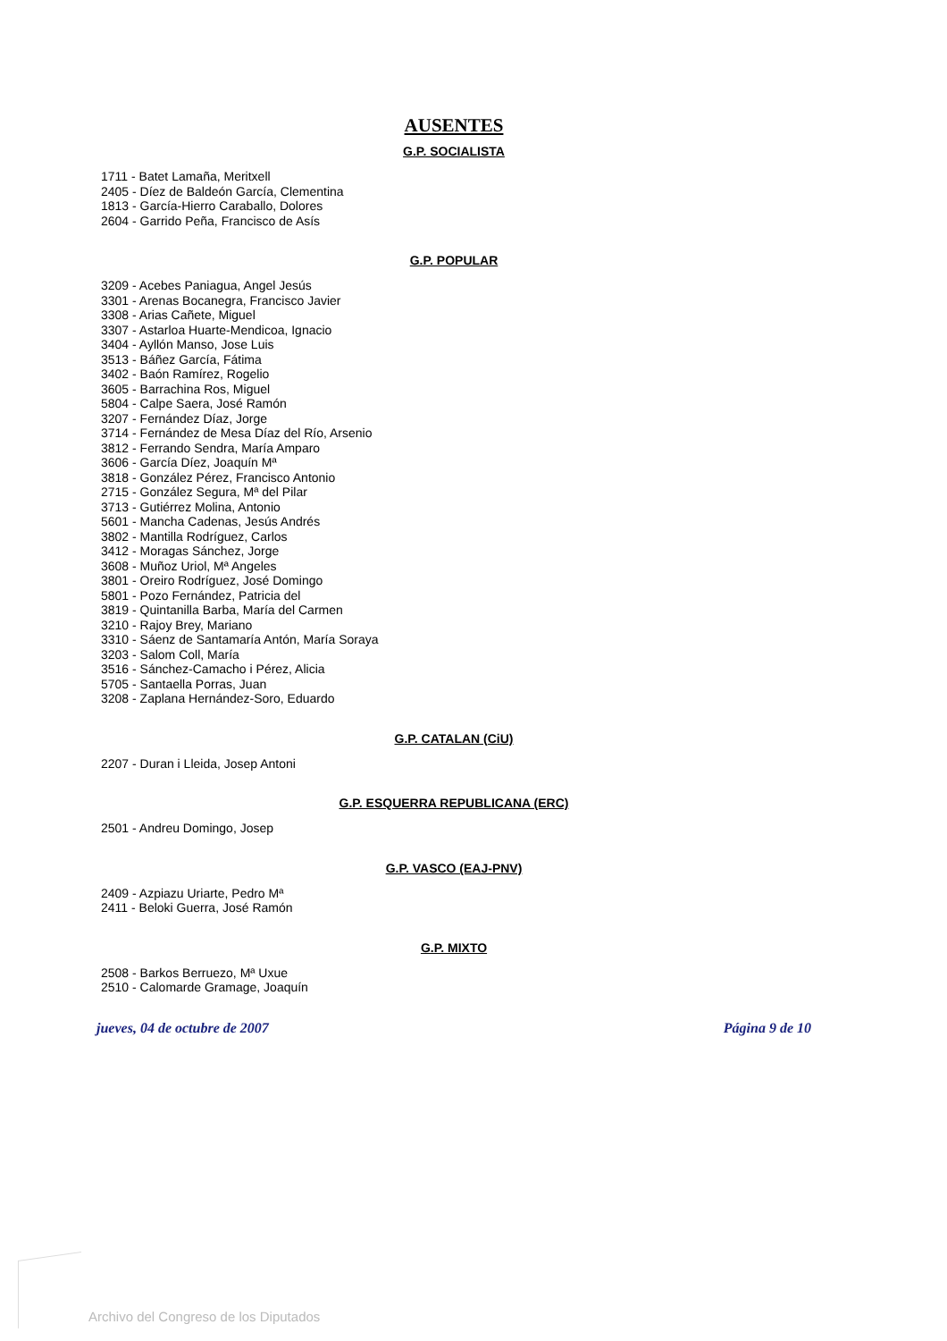AUSENTES
G.P. SOCIALISTA
1711 - Batet Lamaña, Meritxell
2405 - Díez de Baldeón García, Clementina
1813 - García-Hierro Caraballo, Dolores
2604 - Garrido Peña, Francisco de Asís
G.P. POPULAR
3209 - Acebes Paniagua, Angel Jesús
3301 - Arenas Bocanegra, Francisco Javier
3308 - Arias Cañete, Miguel
3307 - Astarloa Huarte-Mendicoa, Ignacio
3404 - Ayllón Manso, Jose Luis
3513 - Báñez García, Fátima
3402 - Baón Ramírez, Rogelio
3605 - Barrachina Ros, Miguel
5804 - Calpe Saera, José Ramón
3207 - Fernández Díaz, Jorge
3714 - Fernández de Mesa Díaz del Río, Arsenio
3812 - Ferrando Sendra, María Amparo
3606 - García Díez, Joaquín Mª
3818 - González Pérez, Francisco Antonio
2715 - González Segura, Mª del Pilar
3713 - Gutiérrez Molina, Antonio
5601 - Mancha Cadenas, Jesús Andrés
3802 - Mantilla Rodríguez, Carlos
3412 - Moragas Sánchez, Jorge
3608 - Muñoz Uriol, Mª Angeles
3801 - Oreiro Rodríguez, José Domingo
5801 - Pozo Fernández, Patricia del
3819 - Quintanilla Barba, María del Carmen
3210 - Rajoy Brey, Mariano
3310 - Sáenz de Santamaría Antón, María Soraya
3203 - Salom Coll, María
3516 - Sánchez-Camacho i Pérez, Alicia
5705 - Santaella Porras, Juan
3208 - Zaplana Hernández-Soro, Eduardo
G.P. CATALAN (CiU)
2207 - Duran i Lleida, Josep Antoni
G.P. ESQUERRA REPUBLICANA (ERC)
2501 - Andreu Domingo, Josep
G.P. VASCO (EAJ-PNV)
2409 - Azpiazu Uriarte, Pedro Mª
2411 - Beloki Guerra, José Ramón
G.P. MIXTO
2508 - Barkos Berruezo, Mª Uxue
2510 - Calomarde Gramage, Joaquín
jueves, 04 de octubre de 2007 Página 9 de 10
Archivo del Congreso de los Diputados